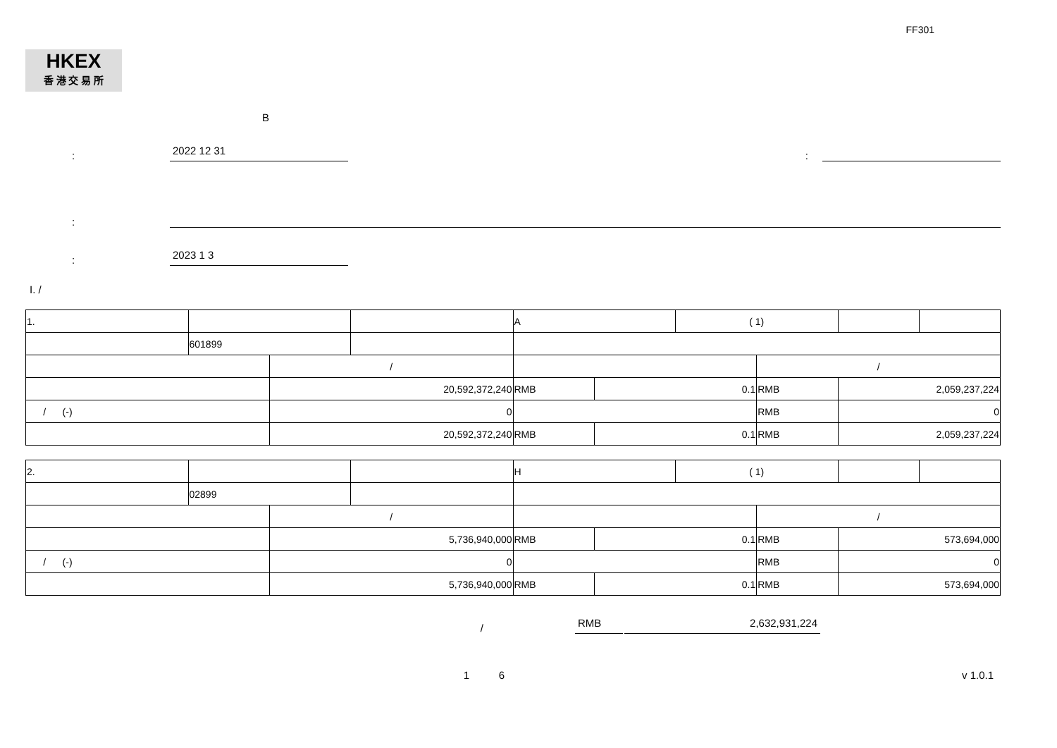FF301
HKEX
香 港 交 易 所
B
:
2022 12 31
:
:
:
2023 1 3
I. /
| 1. | | | | A | | ( 1) | | | |
| | 601899 | | | | | | | | |
| | | / | | | | | / | | |
| | | 20,592,372,240 | | RMB | 0.1 | | RMB | 2,059,237,224 | |
| / (-) | | 0 | | | | | RMB | 0 | |
| | | 20,592,372,240 | | RMB | 0.1 | | RMB | 2,059,237,224 | |
| 2. | | | | H | | ( 1) | | | |
| | 02899 | | | | | | | | |
| | | / | | | | | / | | |
| | | 5,736,940,000 | | RMB | 0.1 | | RMB | 573,694,000 | |
| / (-) | | 0 | | | | | RMB | 0 | |
| | | 5,736,940,000 | | RMB | 0.1 | | RMB | 573,694,000 | |
/
RMB
2,632,931,224
1 6 v 1.0.1